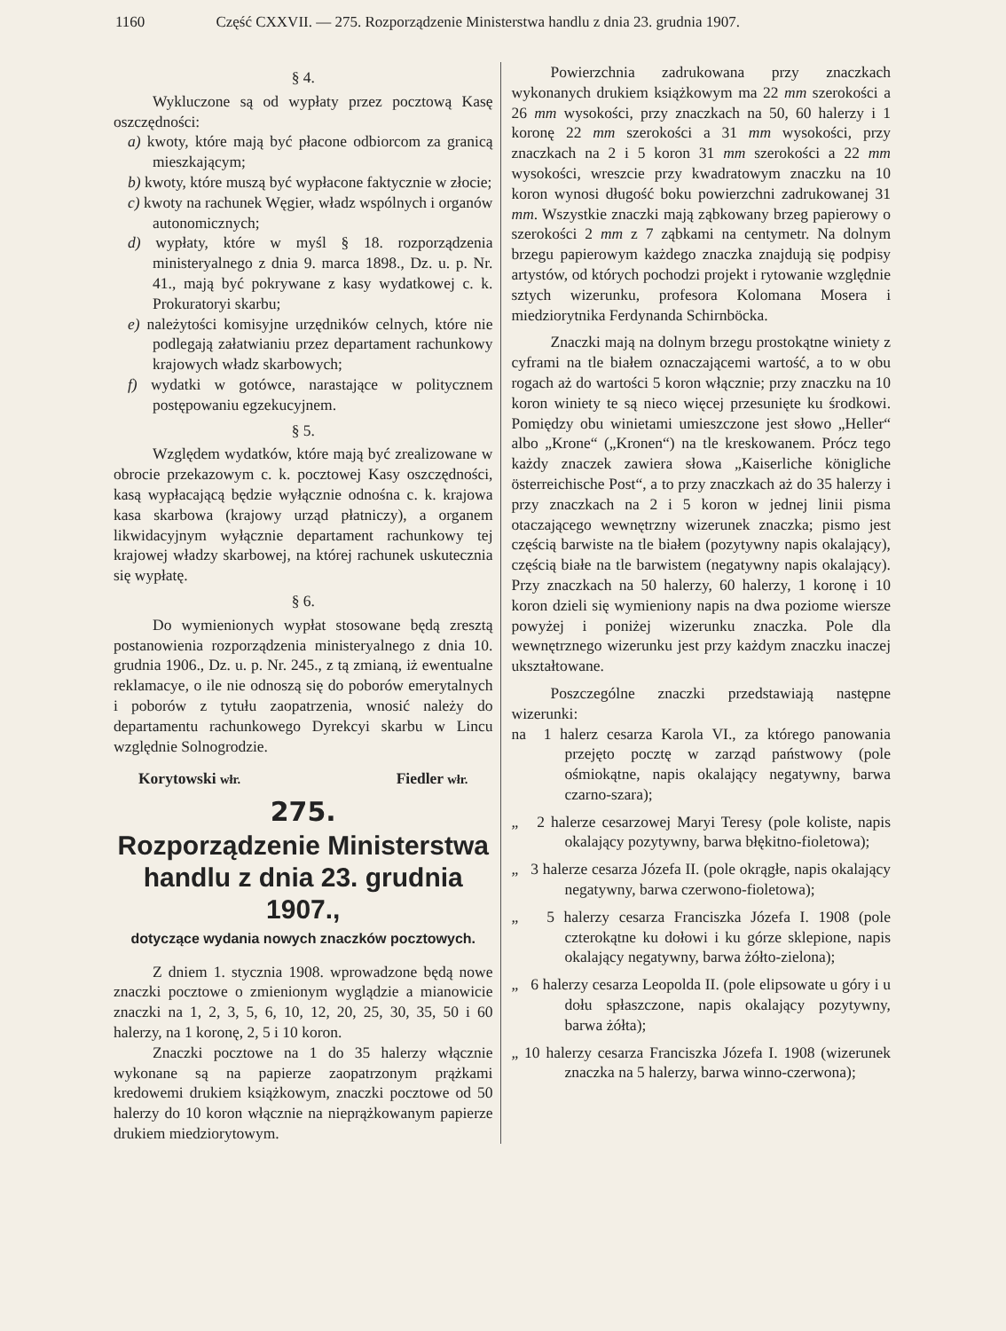1160 Część CXXVII. — 275. Rozporządzenie Ministerstwa handlu z dnia 23. grudnia 1907.
§ 4.
Wykluczone są od wypłaty przez pocztową Kasę oszczędności:
a) kwoty, które mają być płacone odbiorcom za granicą mieszkającym;
b) kwoty, które muszą być wypłacone faktycznie w złocie;
c) kwoty na rachunek Węgier, władz wspólnych i organów autonomicznych;
d) wypłaty, które w myśl § 18. rozporządzenia ministeryalnego z dnia 9. marca 1898., Dz. u. p. Nr. 41., mają być pokrywane z kasy wydatkowej c. k. Prokuratoryi skarbu;
e) należytości komisyjne urzędników celnych, które nie podlegają załatwianiu przez departament rachunkowy krajowych władz skarbowych;
f) wydatki w gotówce, narastające w politycznem postępowaniu egzekucyjnem.
§ 5.
Względem wydatków, które mają być zrealizowane w obrocie przekazowym c. k. pocztowej Kasy oszczędności, kasą wypłacającą będzie wyłącznie odnośna c. k. krajowa kasa skarbowa (krajowy urząd płatniczy), a organem likwidacyjnym wyłącznie departament rachunkowy tej krajowej władzy skarbowej, na której rachunek uskutecznia się wypłatę.
§ 6.
Do wymienionych wypłat stosowane będą zresztą postanowienia rozporządzenia ministeryalnego z dnia 10. grudnia 1906., Dz. u. p. Nr. 245., z tą zmianą, iż ewentualne reklamacye, o ile nie odnoszą się do poborów emerytalnych i poborów z tytułu zaopatrzenia, wnosić należy do departamentu rachunkowego Dyrekcyi skarbu w Lincu względnie Solnogrodzie.
Korytowski włr. Fiedler włr.
275.
Rozporządzenie Ministerstwa handlu z dnia 23. grudnia 1907.,
dotyczące wydania nowych znaczków pocztowych.
Z dniem 1. stycznia 1908. wprowadzone będą nowe znaczki pocztowe o zmienionym wyglądzie a mianowicie znaczki na 1, 2, 3, 5, 6, 10, 12, 20, 25, 30, 35, 50 i 60 halerzy, na 1 koronę, 2, 5 i 10 koron.
Znaczki pocztowe na 1 do 35 halerzy włącznie wykonane są na papierze zaopatrzonym prążkami kredowemi drukiem książkowym, znaczki pocztowe od 50 halerzy do 10 koron włącznie na nieprążkowanym papierze drukiem miedziorytowym.
Powierzchnia zadrukowana przy znaczkach wykonanych drukiem książkowym ma 22 mm szerokości a 26 mm wysokości, przy znaczkach na 50, 60 halerzy i 1 koronę 22 mm szerokości a 31 mm wysokości, przy znaczkach na 2 i 5 koron 31 mm szerokości a 22 mm wysokości, wreszcie przy kwadratowym znaczku na 10 koron wynosi długość boku powierzchni zadrukowanej 31 mm. Wszystkie znaczki mają ząbkowany brzeg papierowy o szerokości 2 mm z 7 ząbkami na centymetr. Na dolnym brzegu papierowym każdego znaczka znajdują się podpisy artystów, od których pochodzi projekt i rytowanie względnie sztych wizerunku, profesora Kolomana Mosera i miedziorytnika Ferdynanda Schirnböcka.
Znaczki mają na dolnym brzegu prostokątne winiety z cyframi na tle białem oznaczającemi wartość, a to w obu rogach aż do wartości 5 koron włącznie; przy znaczku na 10 koron winiety te są nieco więcej przesunięte ku środkowi. Pomiędzy obu winietami umieszczone jest słowo „Heller“ albo „Krone“ („Kronen“) na tle kreskowanem. Prócz tego każdy znaczek zawiera słowa „Kaiserliche königliche österreichische Post“, a to przy znaczkach aż do 35 halerzy i przy znaczkach na 2 i 5 koron w jednej linii pisma otaczającego wewnętrzny wizerunek znaczka; pismo jest częścią barwiste na tle białem (pozytywny napis okalający), częścią białe na tle barwistem (negatywny napis okalający). Przy znaczkach na 50 halerzy, 60 halerzy, 1 koronę i 10 koron dzieli się wymieniony napis na dwa poziome wiersze powyżej i poniżej wizerunku znaczka. Pole dla wewnętrznego wizerunku jest przy każdym znaczku inaczej ukształtowane.
Poszczególne znaczki przedstawiają następne wizerunki:
na 1 halerz cesarza Karola VI., za którego panowania przejęto pocztę w zarząd państwowy (pole ośmiokątne, napis okalający negatywny, barwa czarno-szara);
„ 2 halerze cesarzowej Maryi Teresy (pole koliste, napis okalający pozytywny, barwa błękitno-fioletowa);
„ 3 halerze cesarza Józefa II. (pole okrągłe, napis okalający negatywny, barwa czerwono-fioletowa);
„ 5 halerzy cesarza Franciszka Józefa I. 1908 (pole czterokątne ku dołowi i ku górze sklepione, napis okalający negatywny, barwa żółto-zielona);
„ 6 halerzy cesarza Leopolda II. (pole elipsowate u góry i u dołu spłaszczone, napis okalający pozytywny, barwa żółta);
„ 10 halerzy cesarza Franciszka Józefa I. 1908 (wizerunek znaczka na 5 halerzy, barwa winno-czerwona);